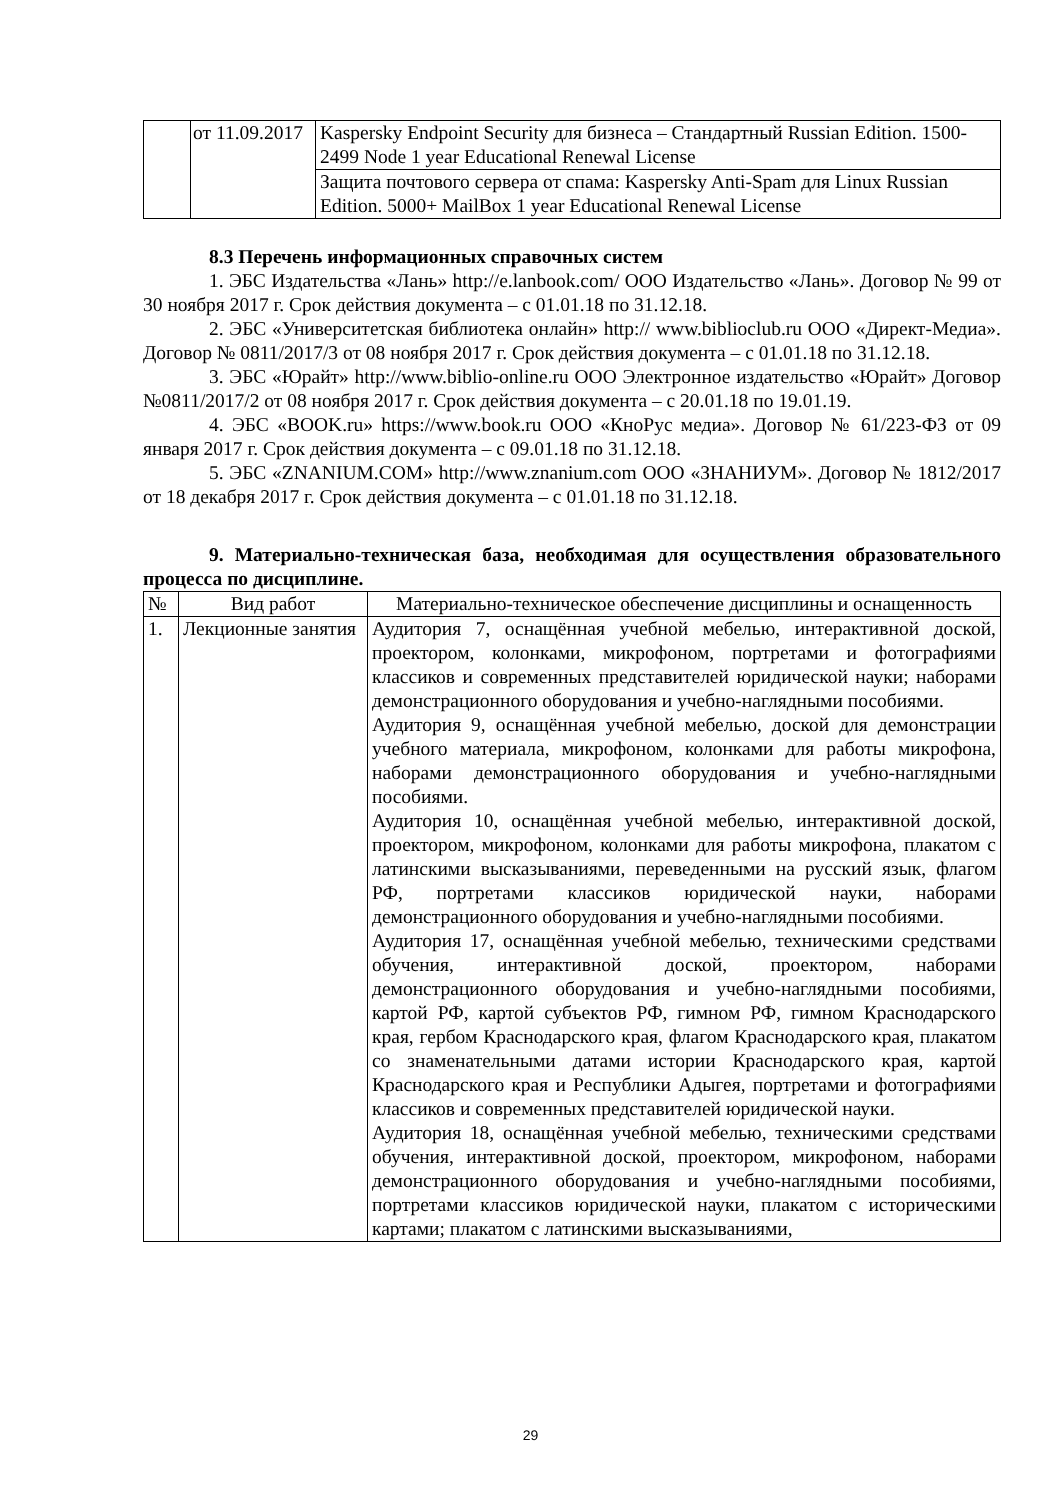| | от 11.09.2017 | Kaspersky Endpoint Security для бизнеса – Стандартный Russian Edition. 1500-2499 Node 1 year Educational Renewal License |
| | | Защита почтового сервера от спама: Kaspersky Anti-Spam для Linux Russian Edition. 5000+ MailBox 1 year Educational Renewal License |
8.3 Перечень информационных справочных систем
1. ЭБС Издательства «Лань» http://e.lanbook.com/ ООО Издательство «Лань». Договор № 99 от 30 ноября 2017 г. Срок действия документа – с 01.01.18 по 31.12.18.
2. ЭБС «Университетская библиотека онлайн» http:// www.biblioclub.ru ООО «Директ-Медиа». Договор № 0811/2017/3 от 08 ноября 2017 г. Срок действия документа – с 01.01.18 по 31.12.18.
3. ЭБС «Юрайт» http://www.biblio-online.ru ООО Электронное издательство «Юрайт» Договор №0811/2017/2 от 08 ноября 2017 г. Срок действия документа – с 20.01.18 по 19.01.19.
4. ЭБС «BOOK.ru» https://www.book.ru ООО «КноРус медиа». Договор № 61/223-ФЗ от 09 января 2017 г. Срок действия документа – с 09.01.18 по 31.12.18.
5. ЭБС «ZNANIUM.COM» http://www.znanium.com ООО «ЗНАНИУМ». Договор № 1812/2017 от 18 декабря 2017 г. Срок действия документа – с 01.01.18 по 31.12.18.
9. Материально-техническая база, необходимая для осуществления образовательного процесса по дисциплине.
| № | Вид работ | Материально-техническое обеспечение дисциплины и оснащенность |
| --- | --- | --- |
| 1. | Лекционные занятия | Аудитория 7, оснащённая учебной мебелью, интерактивной доской, проектором, колонками, микрофоном, портретами и фотографиями классиков и современных представителей юридической науки; наборами демонстрационного оборудования и учебно-наглядными пособиями. Аудитория 9, оснащённая учебной мебелью, доской для демонстрации учебного материала, микрофоном, колонками для работы микрофона, наборами демонстрационного оборудования и учебно-наглядными пособиями. Аудитория 10, оснащённая учебной мебелью, интерактивной доской, проектором, микрофоном, колонками для работы микрофона, плакатом с латинскими высказываниями, переведенными на русский язык, флагом РФ, портретами классиков юридической науки, наборами демонстрационного оборудования и учебно-наглядными пособиями. Аудитория 17, оснащённая учебной мебелью, техническими средствами обучения, интерактивной доской, проектором, наборами демонстрационного оборудования и учебно-наглядными пособиями, картой РФ, картой субъектов РФ, гимном РФ, гимном Краснодарского края, гербом Краснодарского края, флагом Краснодарского края, плакатом со знаменательными датами истории Краснодарского края, картой Краснодарского края и Республики Адыгея, портретами и фотографиями классиков и современных представителей юридической науки. Аудитория 18, оснащённая учебной мебелью, техническими средствами обучения, интерактивной доской, проектором, микрофоном, наборами демонстрационного оборудования и учебно-наглядными пособиями, портретами классиков юридической науки, плакатом с историческими картами; плакатом с латинскими высказываниями, |
29